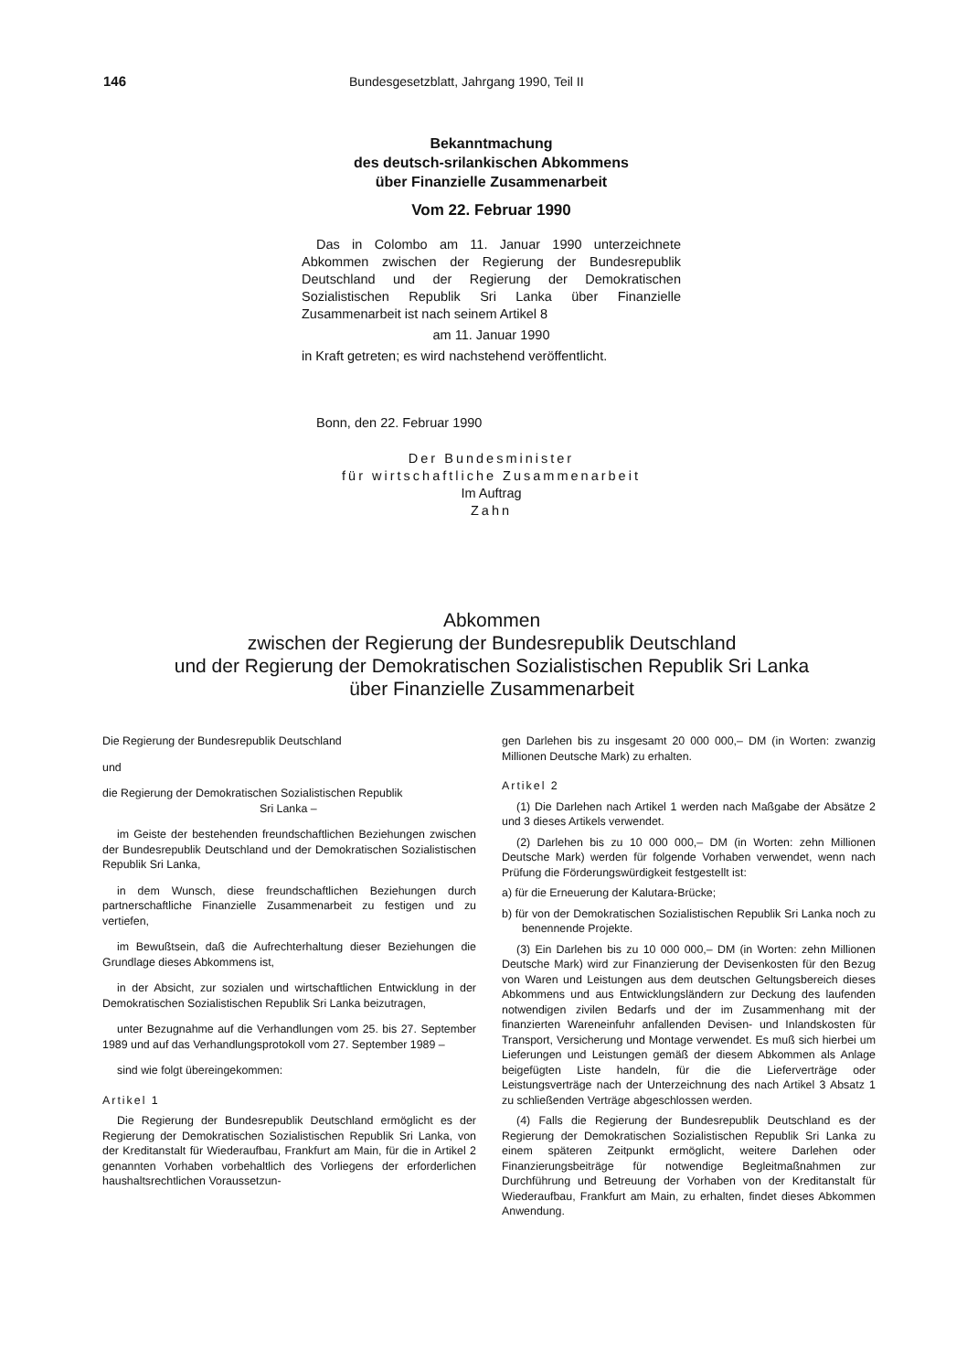146 Bundesgesetzblatt, Jahrgang 1990, Teil II
Bekanntmachung
des deutsch-srilankischen Abkommens
über Finanzielle Zusammenarbeit
Vom 22. Februar 1990
Das in Colombo am 11. Januar 1990 unterzeichnete Abkommen zwischen der Regierung der Bundesrepublik Deutschland und der Regierung der Demokratischen Sozialistischen Republik Sri Lanka über Finanzielle Zusammenarbeit ist nach seinem Artikel 8
am 11. Januar 1990
in Kraft getreten; es wird nachstehend veröffentlicht.
Bonn, den 22. Februar 1990
Der Bundesminister
für wirtschaftliche Zusammenarbeit
Im Auftrag
Zahn
Abkommen
zwischen der Regierung der Bundesrepublik Deutschland
und der Regierung der Demokratischen Sozialistischen Republik Sri Lanka
über Finanzielle Zusammenarbeit
Die Regierung der Bundesrepublik Deutschland
und
die Regierung der Demokratischen Sozialistischen Republik
Sri Lanka –
im Geiste der bestehenden freundschaftlichen Beziehungen zwischen der Bundesrepublik Deutschland und der Demokratischen Sozialistischen Republik Sri Lanka,
in dem Wunsch, diese freundschaftlichen Beziehungen durch partnerschaftliche Finanzielle Zusammenarbeit zu festigen und zu vertiefen,
im Bewußtsein, daß die Aufrechterhaltung dieser Beziehungen die Grundlage dieses Abkommens ist,
in der Absicht, zur sozialen und wirtschaftlichen Entwicklung in der Demokratischen Sozialistischen Republik Sri Lanka beizutragen,
unter Bezugnahme auf die Verhandlungen vom 25. bis 27. September 1989 und auf das Verhandlungsprotokoll vom 27. September 1989 –
sind wie folgt übereingekommen:
Artikel 1
Die Regierung der Bundesrepublik Deutschland ermöglicht es der Regierung der Demokratischen Sozialistischen Republik Sri Lanka, von der Kreditanstalt für Wiederaufbau, Frankfurt am Main, für die in Artikel 2 genannten Vorhaben vorbehaltlich des Vorliegens der erforderlichen haushaltsrechtlichen Voraussetzun-
gen Darlehen bis zu insgesamt 20 000 000,– DM (in Worten: zwanzig Millionen Deutsche Mark) zu erhalten.
Artikel 2
(1) Die Darlehen nach Artikel 1 werden nach Maßgabe der Absätze 2 und 3 dieses Artikels verwendet.
(2) Darlehen bis zu 10 000 000,– DM (in Worten: zehn Millionen Deutsche Mark) werden für folgende Vorhaben verwendet, wenn nach Prüfung die Förderungswürdigkeit festgestellt ist:
a) für die Erneuerung der Kalutara-Brücke;
b) für von der Demokratischen Sozialistischen Republik Sri Lanka noch zu benennende Projekte.
(3) Ein Darlehen bis zu 10 000 000,– DM (in Worten: zehn Millionen Deutsche Mark) wird zur Finanzierung der Devisenkosten für den Bezug von Waren und Leistungen aus dem deutschen Geltungsbereich dieses Abkommens und aus Entwicklungsländern zur Deckung des laufenden notwendigen zivilen Bedarfs und der im Zusammenhang mit der finanzierten Wareneinfuhr anfallenden Devisen- und Inlandskosten für Transport, Versicherung und Montage verwendet. Es muß sich hierbei um Lieferungen und Leistungen gemäß der diesem Abkommen als Anlage beigefügten Liste handeln, für die die Lieferverträge oder Leistungsverträge nach der Unterzeichnung des nach Artikel 3 Absatz 1 zu schließenden Verträge abgeschlossen werden.
(4) Falls die Regierung der Bundesrepublik Deutschland es der Regierung der Demokratischen Sozialistischen Republik Sri Lanka zu einem späteren Zeitpunkt ermöglicht, weitere Darlehen oder Finanzierungsbeiträge für notwendige Begleitmaßnahmen zur Durchführung und Betreuung der Vorhaben von der Kreditanstalt für Wiederaufbau, Frankfurt am Main, zu erhalten, findet dieses Abkommen Anwendung.